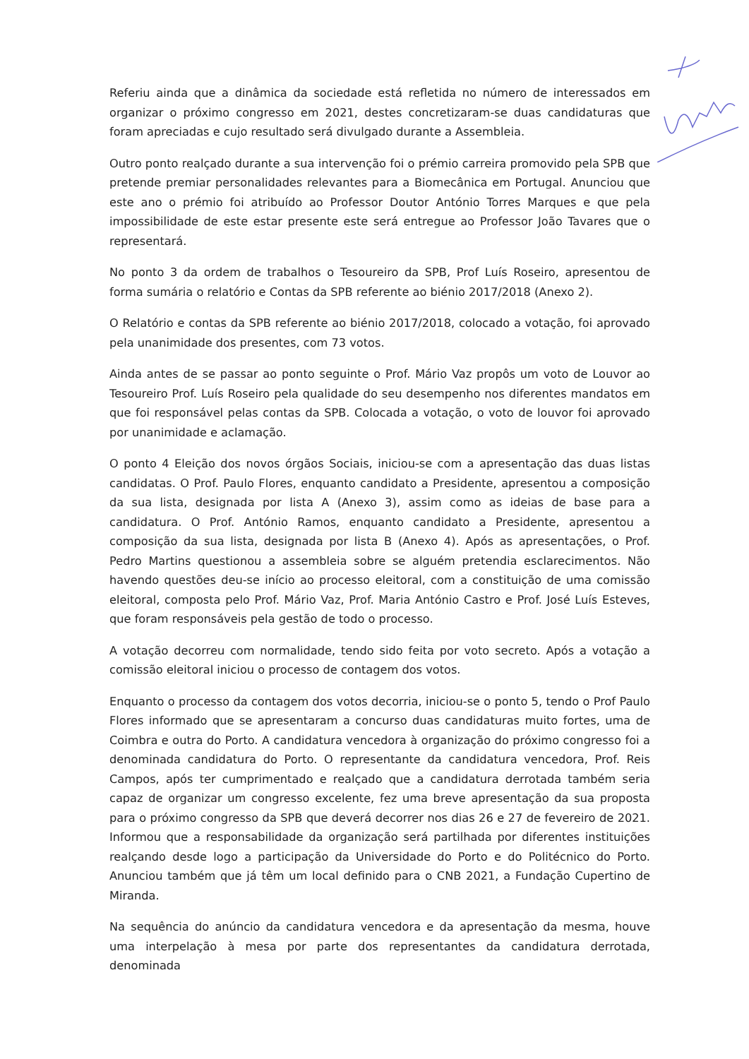Referiu ainda que a dinâmica da sociedade está refletida no número de interessados em organizar o próximo congresso em 2021, destes concretizaram-se duas candidaturas que foram apreciadas e cujo resultado será divulgado durante a Assembleia.
Outro ponto realçado durante a sua intervenção foi o prémio carreira promovido pela SPB que pretende premiar personalidades relevantes para a Biomecânica em Portugal. Anunciou que este ano o prémio foi atribuído ao Professor Doutor António Torres Marques e que pela impossibilidade de este estar presente este será entregue ao Professor João Tavares que o representará.
No ponto 3 da ordem de trabalhos o Tesoureiro da SPB, Prof Luís Roseiro, apresentou de forma sumária o relatório e Contas da SPB referente ao biénio 2017/2018 (Anexo 2).
O Relatório e contas da SPB referente ao biénio 2017/2018, colocado a votação, foi aprovado pela unanimidade dos presentes, com 73 votos.
Ainda antes de se passar ao ponto seguinte o Prof. Mário Vaz propôs um voto de Louvor ao Tesoureiro Prof. Luís Roseiro pela qualidade do seu desempenho nos diferentes mandatos em que foi responsável pelas contas da SPB. Colocada a votação, o voto de louvor foi aprovado por unanimidade e aclamação.
O ponto 4 Eleição dos novos órgãos Sociais, iniciou-se com a apresentação das duas listas candidatas. O Prof. Paulo Flores, enquanto candidato a Presidente, apresentou a composição da sua lista, designada por lista A (Anexo 3), assim como as ideias de base para a candidatura. O Prof. António Ramos, enquanto candidato a Presidente, apresentou a composição da sua lista, designada por lista B (Anexo 4). Após as apresentações, o Prof. Pedro Martins questionou a assembleia sobre se alguém pretendia esclarecimentos. Não havendo questões deu-se início ao processo eleitoral, com a constituição de uma comissão eleitoral, composta pelo Prof. Mário Vaz, Prof. Maria António Castro e Prof. José Luís Esteves, que foram responsáveis pela gestão de todo o processo.
A votação decorreu com normalidade, tendo sido feita por voto secreto. Após a votação a comissão eleitoral iniciou o processo de contagem dos votos.
Enquanto o processo da contagem dos votos decorria, iniciou-se o ponto 5, tendo o Prof Paulo Flores informado que se apresentaram a concurso duas candidaturas muito fortes, uma de Coimbra e outra do Porto. A candidatura vencedora à organização do próximo congresso foi a denominada candidatura do Porto. O representante da candidatura vencedora, Prof. Reis Campos, após ter cumprimentado e realçado que a candidatura derrotada também seria capaz de organizar um congresso excelente, fez uma breve apresentação da sua proposta para o próximo congresso da SPB que deverá decorrer nos dias 26 e 27 de fevereiro de 2021. Informou que a responsabilidade da organização será partilhada por diferentes instituições realçando desde logo a participação da Universidade do Porto e do Politécnico do Porto. Anunciou também que já têm um local definido para o CNB 2021, a Fundação Cupertino de Miranda.
Na sequência do anúncio da candidatura vencedora e da apresentação da mesma, houve uma interpelação à mesa por parte dos representantes da candidatura derrotada, denominada